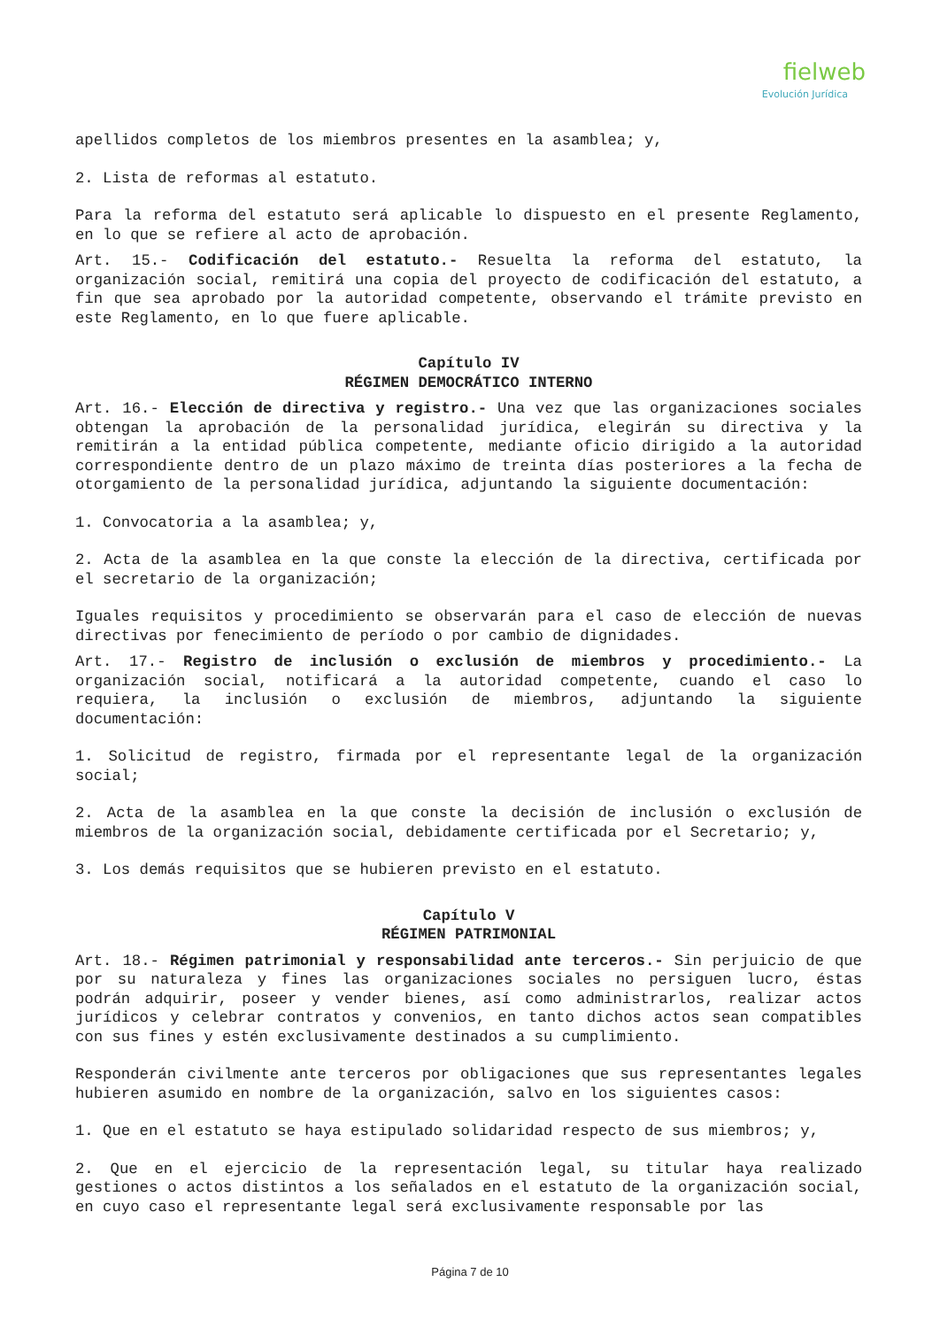fielweb
Evolución Jurídica
apellidos completos de los miembros presentes en la asamblea; y,
2. Lista de reformas al estatuto.
Para la reforma del estatuto será aplicable lo dispuesto en el presente Reglamento, en lo que se refiere al acto de aprobación.
Art. 15.- Codificación del estatuto.- Resuelta la reforma del estatuto, la organización social, remitirá una copia del proyecto de codificación del estatuto, a fin que sea aprobado por la autoridad competente, observando el trámite previsto en este Reglamento, en lo que fuere aplicable.
Capítulo IV
RÉGIMEN DEMOCRÁTICO INTERNO
Art. 16.- Elección de directiva y registro.- Una vez que las organizaciones sociales obtengan la aprobación de la personalidad jurídica, elegirán su directiva y la remitirán a la entidad pública competente, mediante oficio dirigido a la autoridad correspondiente dentro de un plazo máximo de treinta días posteriores a la fecha de otorgamiento de la personalidad jurídica, adjuntando la siguiente documentación:
1. Convocatoria a la asamblea; y,
2. Acta de la asamblea en la que conste la elección de la directiva, certificada por el secretario de la organización;
Iguales requisitos y procedimiento se observarán para el caso de elección de nuevas directivas por fenecimiento de período o por cambio de dignidades.
Art. 17.- Registro de inclusión o exclusión de miembros y procedimiento.- La organización social, notificará a la autoridad competente, cuando el caso lo requiera, la inclusión o exclusión de miembros, adjuntando la siguiente documentación:
1. Solicitud de registro, firmada por el representante legal de la organización social;
2. Acta de la asamblea en la que conste la decisión de inclusión o exclusión de miembros de la organización social, debidamente certificada por el Secretario; y,
3. Los demás requisitos que se hubieren previsto en el estatuto.
Capítulo V
RÉGIMEN PATRIMONIAL
Art. 18.- Régimen patrimonial y responsabilidad ante terceros.- Sin perjuicio de que por su naturaleza y fines las organizaciones sociales no persiguen lucro, éstas podrán adquirir, poseer y vender bienes, así como administrarlos, realizar actos jurídicos y celebrar contratos y convenios, en tanto dichos actos sean compatibles con sus fines y estén exclusivamente destinados a su cumplimiento.
Responderán civilmente ante terceros por obligaciones que sus representantes legales hubieren asumido en nombre de la organización, salvo en los siguientes casos:
1. Que en el estatuto se haya estipulado solidaridad respecto de sus miembros; y,
2. Que en el ejercicio de la representación legal, su titular haya realizado gestiones o actos distintos a los señalados en el estatuto de la organización social, en cuyo caso el representante legal será exclusivamente responsable por las
Página 7 de 10